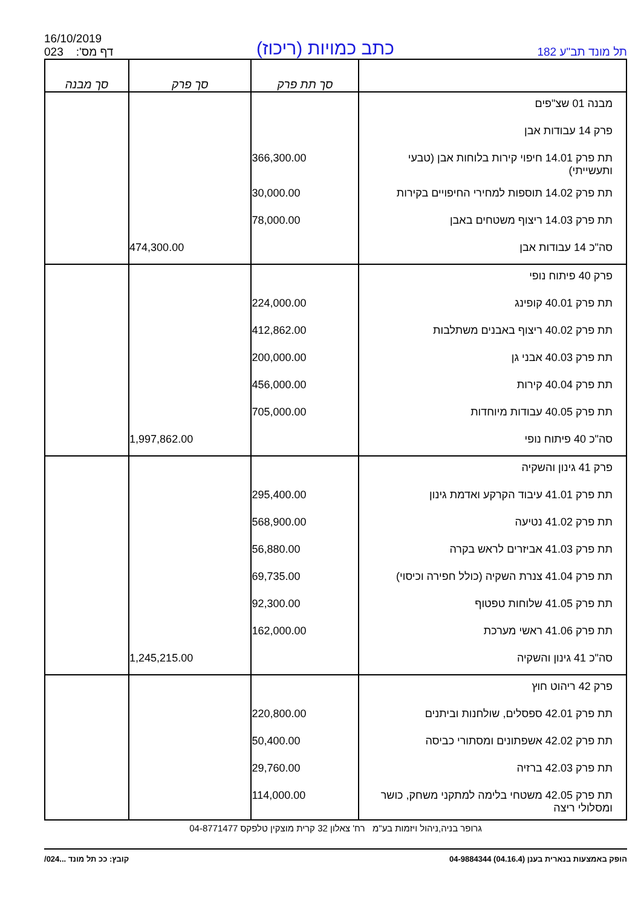תל מונד תב"ע 182
כתב כמויות (ריכוז)
16/10/2019
023 :'דף מס
| | סך תת פרק | סך פרק | סך מבנה |
| --- | --- | --- | --- |
| מבנה 01 שצ"פים | | | |
| פרק 14 עבודות אבן | | | |
| תת פרק 14.01 חיפוי קירות בלוחות אבן (טבעי ותעשייתי) | 366,300.00 | | |
| תת פרק 14.02 תוספות למחירי החיפויים בקירות | 30,000.00 | | |
| תת פרק 14.03 ריצוף משטחים באבן | 78,000.00 | | |
| סה"כ 14 עבודות אבן | | 474,300.00 | |
| פרק 40 פיתוח נופי | | | |
| תת פרק 40.01 קופינג | 224,000.00 | | |
| תת פרק 40.02 ריצוף באבנים משתלבות | 412,862.00 | | |
| תת פרק 40.03 אבני גן | 200,000.00 | | |
| תת פרק 40.04 קירות | 456,000.00 | | |
| תת פרק 40.05 עבודות מיוחדות | 705,000.00 | | |
| סה"כ 40 פיתוח נופי | | 1,997,862.00 | |
| פרק 41 גינון והשקיה | | | |
| תת פרק 41.01 עיבוד הקרקע ואדמת גינון | 295,400.00 | | |
| תת פרק 41.02 נטיעה | 568,900.00 | | |
| תת פרק 41.03 אביזרים לראש בקרה | 56,880.00 | | |
| תת פרק 41.04 צנרת השקיה (כולל חפירה וכיסוי) | 69,735.00 | | |
| תת פרק 41.05 שלוחות טפטוף | 92,300.00 | | |
| תת פרק 41.06 ראשי מערכת | 162,000.00 | | |
| סה"כ 41 גינון והשקיה | | 1,245,215.00 | |
| פרק 42 ריהוט חוץ | | | |
| תת פרק 42.01 ספסלים, שולחנות וביתנים | 220,800.00 | | |
| תת פרק 42.02 אשפתונים ומסתורי כביסה | 50,400.00 | | |
| תת פרק 42.03 ברזיה | 29,760.00 | | |
| תת פרק 42.05 משטחי בלימה למתקני משחק, כושר ומסלולי ריצה | 114,000.00 | | |
גרופר בניה,ניהול ויזמות בע"מ רח' צאלון 32 קרית מוצקין טלפקס 04-8771477
הופק באמצעות בנארית בענן (04.16.4) 04-9884344 קובץ: ככ תל מונד ...024/